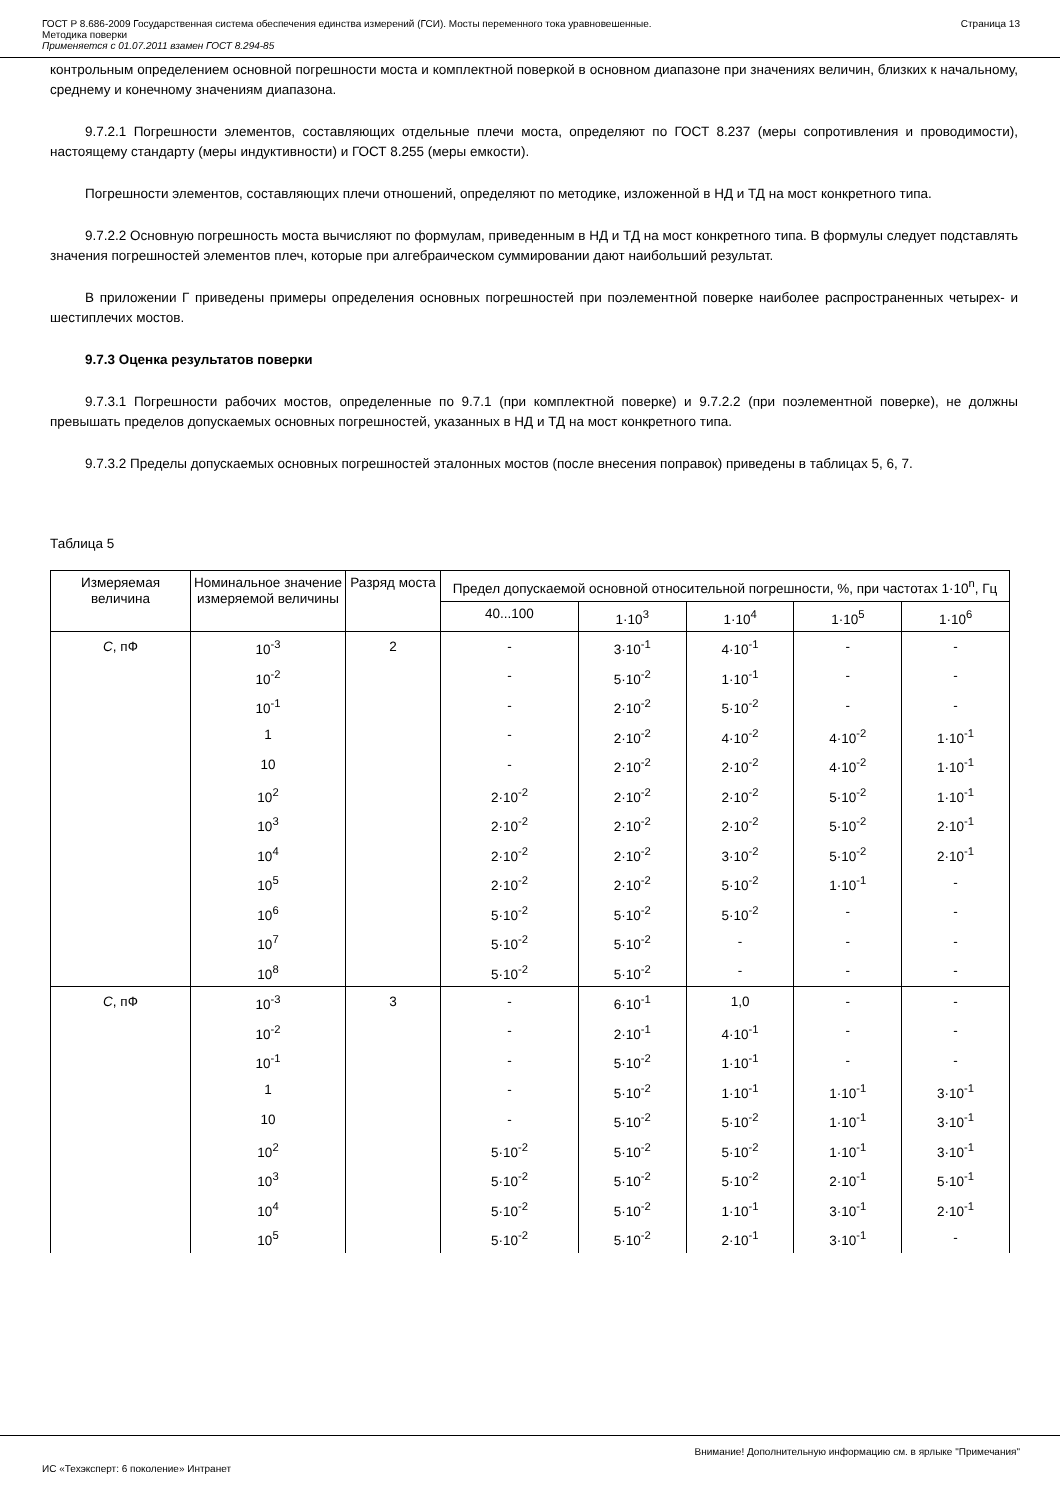ГОСТ Р 8.686-2009 Государственная система обеспечения единства измерений (ГСИ). Мосты переменного тока уравновешенные.
Методика поверки
Применяется с 01.07.2011 взамен ГОСТ 8.294-85
Страница 13
контрольным определением основной погрешности моста и комплектной поверкой в основном диапазоне при значениях величин, близких к начальному, среднему и конечному значениям диапазона.
9.7.2.1 Погрешности элементов, составляющих отдельные плечи моста, определяют по ГОСТ 8.237 (меры сопротивления и проводимости), настоящему стандарту (меры индуктивности) и ГОСТ 8.255 (меры емкости).
Погрешности элементов, составляющих плечи отношений, определяют по методике, изложенной в НД и ТД на мост конкретного типа.
9.7.2.2 Основную погрешность моста вычисляют по формулам, приведенным в НД и ТД на мост конкретного типа. В формулы следует подставлять значения погрешностей элементов плеч, которые при алгебраическом суммировании дают наибольший результат.
В приложении Г приведены примеры определения основных погрешностей при поэлементной поверке наиболее распространенных четырех- и шестиплечих мостов.
9.7.3 Оценка результатов поверки
9.7.3.1 Погрешности рабочих мостов, определенные по 9.7.1 (при комплектной поверке) и 9.7.2.2 (при поэлементной поверке), не должны превышать пределов допускаемых основных погрешностей, указанных в НД и ТД на мост конкретного типа.
9.7.3.2 Пределы допускаемых основных погрешностей эталонных мостов (после внесения поправок) приведены в таблицах 5, 6, 7.
Таблица 5
| Измеряемая величина | Номинальное значение измеряемой величины | Разряд моста | Предел допускаемой основной относительной погрешности, %, при частотах 1·10<sup>n</sup>, Гц | | | | |
| --- | --- | --- | --- | --- | --- | --- | --- |
| | | | 40...100 | 1·10<sup>3</sup> | 1·10<sup>4</sup> | 1·10<sup>5</sup> | 1·10<sup>6</sup> |
| C , пФ | 10<sup>-3</sup> | 2 | - | 3·10<sup>-1</sup> | 4·10<sup>-1</sup> | - | - |
| | 10<sup>-2</sup> | | - | 5·10<sup>-2</sup> | 1·10<sup>-1</sup> | - | - |
| | 10<sup>-1</sup> | | - | 2·10<sup>-2</sup> | 5·10<sup>-2</sup> | - | - |
| | 1 | | - | 2·10<sup>-2</sup> | 4·10<sup>-2</sup> | 4·10<sup>-2</sup> | 1·10<sup>-1</sup> |
| | 10 | | - | 2·10<sup>-2</sup> | 2·10<sup>-2</sup> | 4·10<sup>-2</sup> | 1·10<sup>-1</sup> |
| | 10<sup>2</sup> | | 2·10<sup>-2</sup> | 2·10<sup>-2</sup> | 2·10<sup>-2</sup> | 5·10<sup>-2</sup> | 1·10<sup>-1</sup> |
| | 10<sup>3</sup> | | 2·10<sup>-2</sup> | 2·10<sup>-2</sup> | 2·10<sup>-2</sup> | 5·10<sup>-2</sup> | 2·10<sup>-1</sup> |
| | 10<sup>4</sup> | | 2·10<sup>-2</sup> | 2·10<sup>-2</sup> | 3·10<sup>-2</sup> | 5·10<sup>-2</sup> | 2·10<sup>-1</sup> |
| | 10<sup>5</sup> | | 2·10<sup>-2</sup> | 2·10<sup>-2</sup> | 5·10<sup>-2</sup> | 1·10<sup>-1</sup> | - |
| | 10<sup>6</sup> | | 5·10<sup>-2</sup> | 5·10<sup>-2</sup> | 5·10<sup>-2</sup> | - | - |
| | 10<sup>7</sup> | | 5·10<sup>-2</sup> | 5·10<sup>-2</sup> | - | - | - |
| | 10<sup>8</sup> | | 5·10<sup>-2</sup> | 5·10<sup>-2</sup> | - | - | - |
| C , пФ | 10<sup>-3</sup> | 3 | - | 6·10<sup>-1</sup> | 1,0 | - | - |
| | 10<sup>-2</sup> | | - | 2·10<sup>-1</sup> | 4·10<sup>-1</sup> | - | - |
| | 10<sup>-1</sup> | | - | 5·10<sup>-2</sup> | 1·10<sup>-1</sup> | - | - |
| | 1 | | - | 5·10<sup>-2</sup> | 1·10<sup>-1</sup> | 1·10<sup>-1</sup> | 3·10<sup>-1</sup> |
| | 10 | | - | 5·10<sup>-2</sup> | 5·10<sup>-2</sup> | 1·10<sup>-1</sup> | 3·10<sup>-1</sup> |
| | 10<sup>2</sup> | | 5·10<sup>-2</sup> | 5·10<sup>-2</sup> | 5·10<sup>-2</sup> | 1·10<sup>-1</sup> | 3·10<sup>-1</sup> |
| | 10<sup>3</sup> | | 5·10<sup>-2</sup> | 5·10<sup>-2</sup> | 5·10<sup>-2</sup> | 2·10<sup>-1</sup> | 5·10<sup>-1</sup> |
| | 10<sup>4</sup> | | 5·10<sup>-2</sup> | 5·10<sup>-2</sup> | 1·10<sup>-1</sup> | 3·10<sup>-1</sup> | 2·10<sup>-1</sup> |
| | 10<sup>5</sup> | | 5·10<sup>-2</sup> | 5·10<sup>-2</sup> | 2·10<sup>-1</sup> | 3·10<sup>-1</sup> | - |
Внимание! Дополнительную информацию см. в ярлыке "Примечания"
ИС «Техэксперт: 6 поколение» Интранет